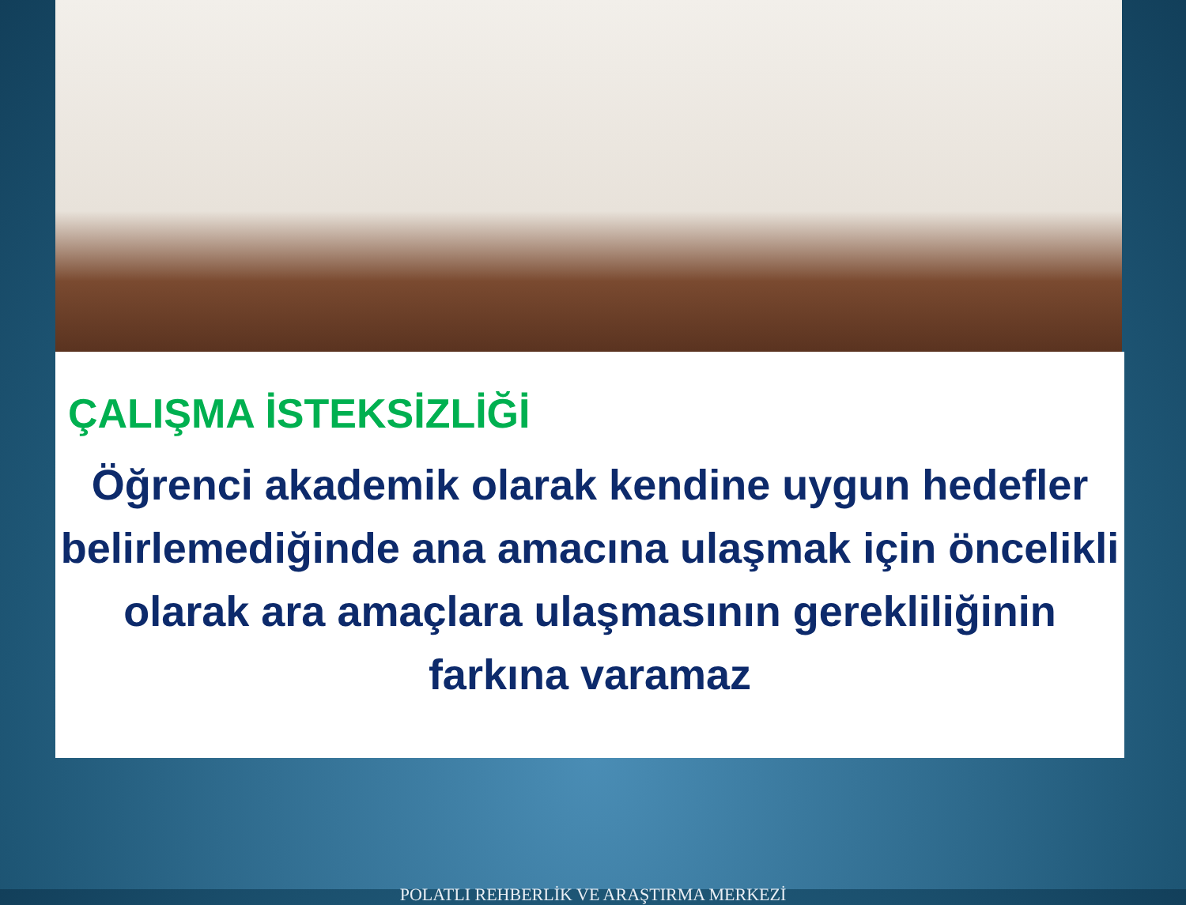ÇALIŞMA İSTEKSİZLİĞİ
Öğrenci akademik olarak kendine uygun hedefler belirlemediğinde ana amacına ulaşmak için öncelikli olarak ara amaçlara ulaşmasının gerekliliğinin farkına varamaz
POLATLI REHBERLİK VE ARAŞTIRMA MERKEZİ